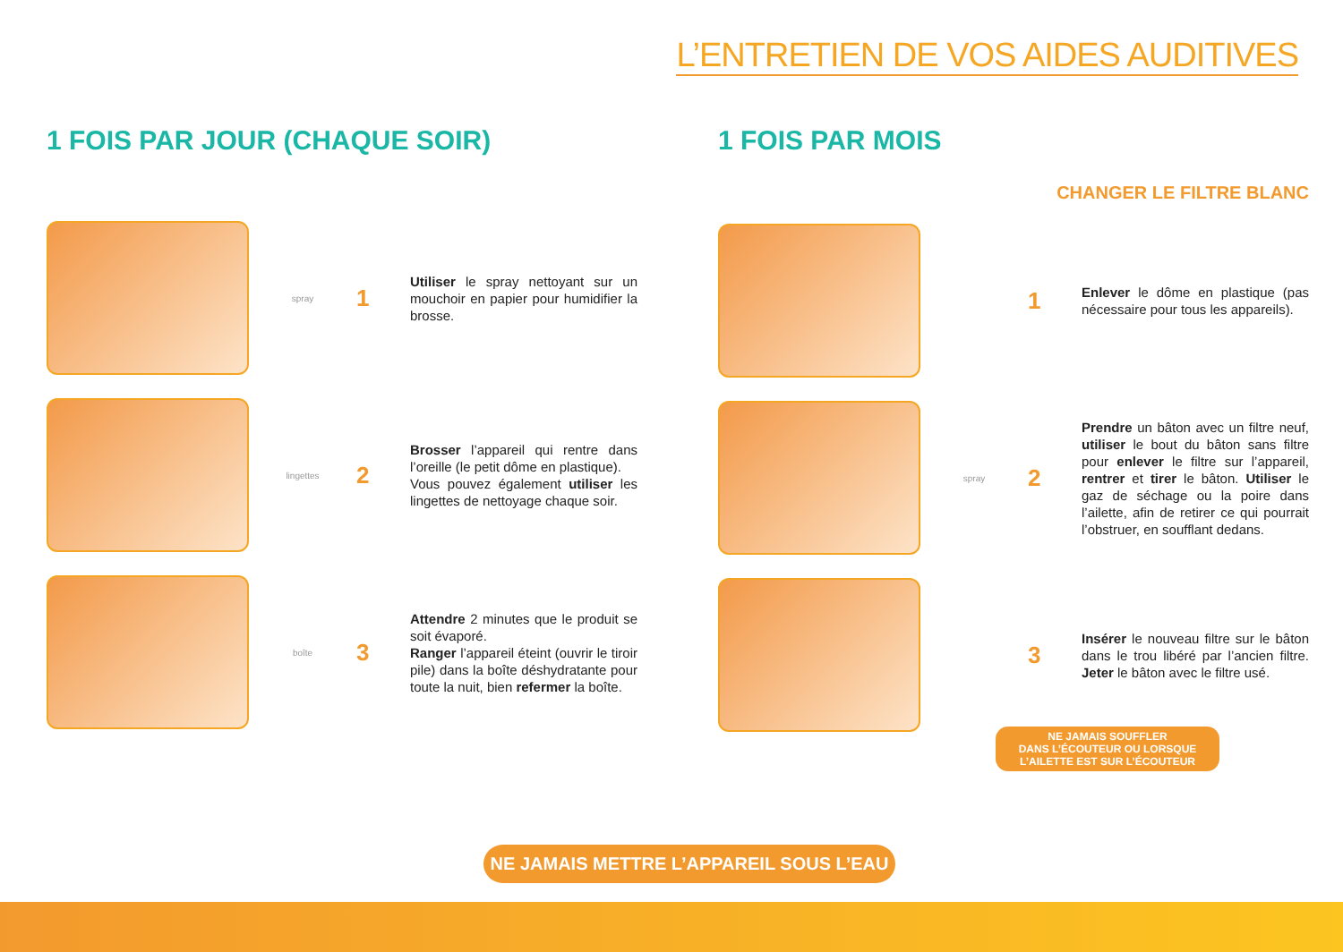L’ENTRETIEN DE VOS AIDES AUDITIVES
1 FOIS PAR JOUR (CHAQUE SOIR)
spray
1
Utiliser le spray nettoyant sur un mouchoir en papier pour humidifier la brosse.
lingettes
2
Brosser l’appareil qui rentre dans l’oreille (le petit dôme en plastique).
Vous pouvez également utiliser les lingettes de nettoyage chaque soir.
boîte
3
Attendre 2 minutes que le produit se soit évaporé.
Ranger l’appareil éteint (ouvrir le tiroir pile) dans la boîte déshydratante pour toute la nuit, bien refermer la boîte.
1 FOIS PAR MOIS
CHANGER LE FILTRE BLANC
1
Enlever le dôme en plastique (pas nécessaire pour tous les appareils).
spray
2
Prendre un bâton avec un filtre neuf, utiliser le bout du bâton sans filtre pour enlever le filtre sur l’appareil, rentrer et tirer le bâton. Utiliser le gaz de séchage ou la poire dans l’ailette, afin de retirer ce qui pourrait l’obstruer, en soufflant dedans.
3
Insérer le nouveau filtre sur le bâton dans le trou libéré par l’ancien filtre. Jeter le bâton avec le filtre usé.
NE JAMAIS SOUFFLER
DANS L’ÉCOUTEUR OU LORSQUE
L’AILETTE EST SUR L’ÉCOUTEUR
NE JAMAIS METTRE L’APPAREIL SOUS L’EAU